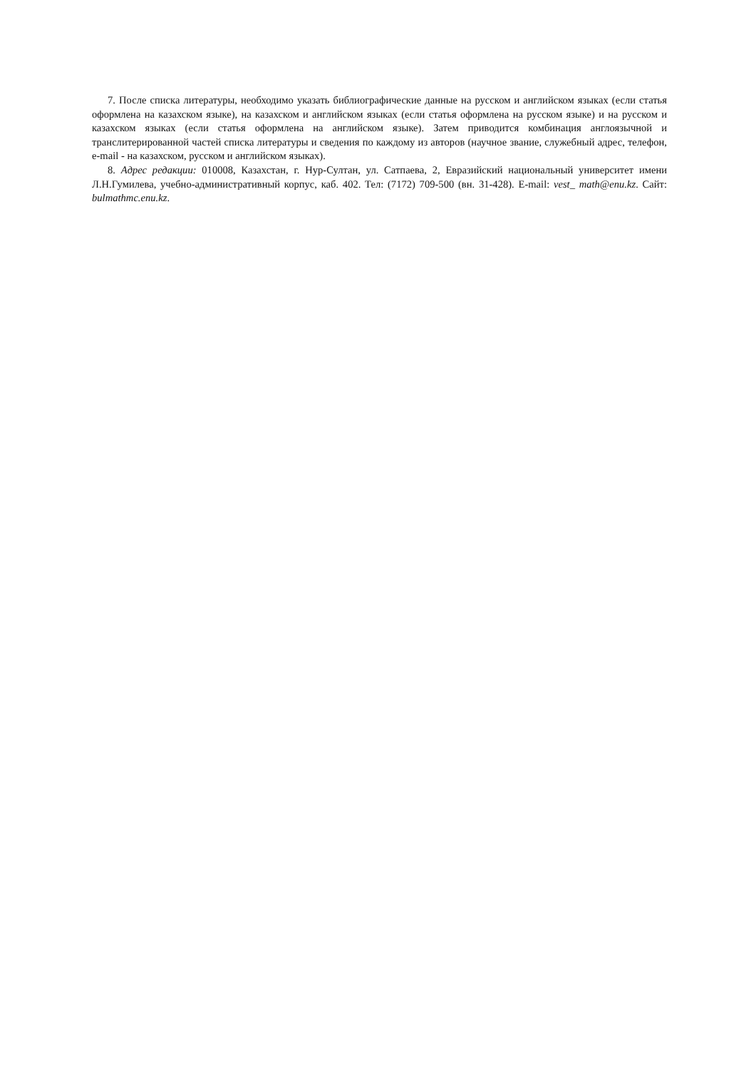7. После списка литературы, необходимо указать библиографические данные на русском и английском языках (если статья оформлена на казахском языке), на казахском и английском языках (если статья оформлена на русском языке) и на русском и казахском языках (если статья оформлена на английском языке). Затем приводится комбинация англоязычной и транслитерированной частей списка литературы и сведения по каждому из авторов (научное звание, служебный адрес, телефон, e-mail - на казахском, русском и английском языках).
8. Адрес редакции: 010008, Казахстан, г. Нур-Султан, ул. Сатпаева, 2, Евразийский национальный университет имени Л.Н.Гумилева, учебно-административный корпус, каб. 402. Тел: (7172) 709-500 (вн. 31-428). E-mail: vest_ math@enu.kz. Сайт: bulmathmc.enu.kz.